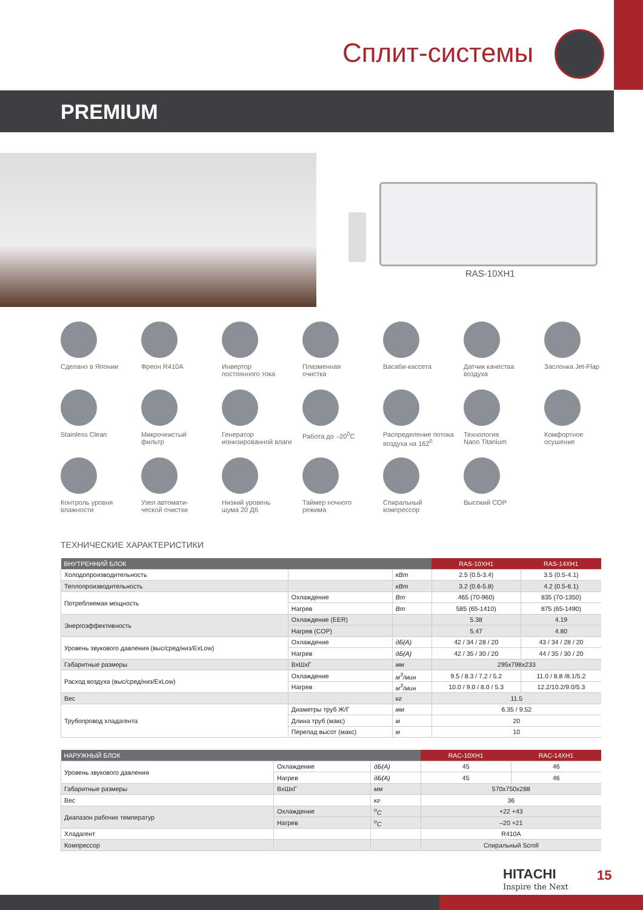Сплит-системы
PREMIUM
RAS-10XH1
Сделано в Японии
Фреон R410A
Инвертор
постоянного тока
Плазменная
очистка
Васаби-кассета
Датчик качества
воздуха
Заслонка Jet-Flap
Stainless Clean
Микрочеистый
фильтр
Генератор
ионизированной влаги
Работа до –20<sup>0</sup>C
Распределение потока
воздуха на 162<sup>0</sup>
Технология
Nano Titanium
Комфортное
осушение
Контроль уровня
влажности
Узел автомати-
ческой очистки
Низкий уровень
шума 20 Дб
Таймер ночного
режима
Спиральный
компрессор
Высокий COP
ТЕХНИЧЕСКИЕ ХАРАКТЕРИСТИКИ
| ВНУТРЕННИЙ БЛОК | | | RAS-10XH1 | RAS-14XH1 |
| --- | --- | --- | --- | --- |
| Холодопроизводительность | | кВт | 2.5 (0.5-3.4) | 3.5 (0.5-4.1) |
| Теплопроизводительность | | кВт | 3.2 (0.6-5.8) | 4.2 (0.5-6.1) |
| Потребляемая мощность | Охлаждение | Вт | 465 (70-960) | 835 (70-1350) |
| | Нагрев | Вт | 585 (65-1410) | 875 (65-1490) |
| Энергоэффективность | Охлаждение (EER) | | 5.38 | 4.19 |
| | Нагрев (COP) | | 5.47 | 4.80 |
| Уровень звукового давления (выс/сред/низ/ExLow) | Охлаждение | дБ(А) | 42 / 34 / 28 / 20 | 43 / 34 / 28 / 20 |
| | Нагрев | дБ(А) | 42 / 35 / 30 / 20 | 44 / 35 / 30 / 20 |
| Габаритные размеры | ВxШxГ | мм | 295x798x233 | |
| Расход воздуха (выс/сред/низ/ExLow) | Охлаждение | м<sup>3</sup>/мин | 9.5 / 8.3 / 7.2 / 5.2 | 11.0 / 8.8 /8.1/5.2 |
| | Нагрев | м<sup>3</sup>/мин | 10.0 / 9.0 / 8.0 / 5.3 | 12.2/10.2/9.0/5.3 |
| Вес | | кг | 11.5 | |
| Трубопровод хладагента | Диаметры труб Ж/Г | мм | 6.35 / 9.52 | |
| | Длина труб (макс) | м | 20 | |
| | Перепад высот (макс) | м | 10 | |
| НАРУЖНЫЙ БЛОК | | | RAC-10XH1 | RAC-14XH1 |
| --- | --- | --- | --- | --- |
| Уровень звукового давления | Охлаждение | дБ(А) | 45 | 46 |
| | Нагрев | дБ(А) | 45 | 46 |
| Габаритные размеры | ВxШxГ | мм | 570x750x288 | |
| Вес | | кг | 36 | |
| Диапазон рабочих температур | Охлаждение | <sup>o</sup> C | +22 +43 | |
| | Нагрев | <sup>o</sup> C | –20 +21 | |
| Хладагент | | | R410A | |
| Компрессор | | | Спиральный Scroll | |
HITACHI
Inspire the Next
15